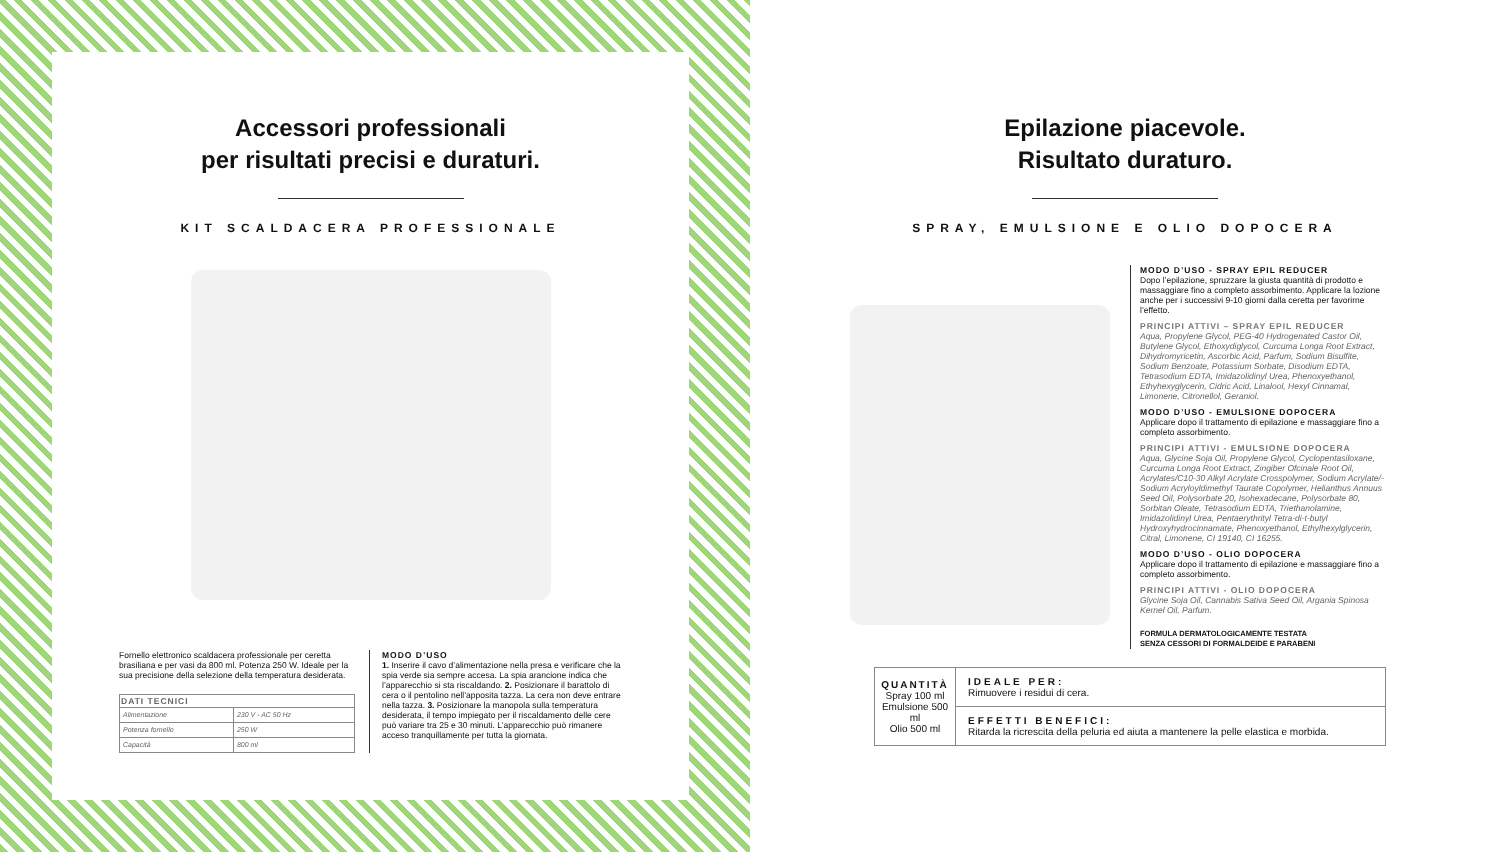Accessori professionali
per risultati precisi e duraturi.
KIT SCALDACERA PROFESSIONALE
Fornello elettronico scaldacera professionale per ceretta brasiliana e per vasi da 800 ml. Potenza 250 W. Ideale per la sua precisione della selezione della temperatura desiderata.
| DATI TECNICI | |
| --- | --- |
| Alimentazione | 230 V - AC 50 Hz |
| Potenza fornello | 250 W |
| Capacità | 800 ml |
MODO D’USO
1. Inserire il cavo d’alimentazione nella presa e verificare che la spia verde sia sempre accesa. La spia arancione indica che l’apparecchio si sta riscaldando. 2. Posizionare il barattolo di cera o il pentolino nell’apposita tazza. La cera non deve entrare nella tazza. 3. Posizionare la manopola sulla temperatura desiderata, il tempo impiegato per il riscaldamento delle cere può variare tra 25 e 30 minuti. L’apparecchio può rimanere acceso tranquillamente per tutta la giornata.
Epilazione piacevole.
Risultato duraturo.
SPRAY, EMULSIONE E OLIO DOPOCERA
MODO D’USO - SPRAY EPIL REDUCER
Dopo l’epilazione, spruzzare la giusta quantità di prodotto e massaggiare fino a completo assorbimento. Applicare la lozione anche per i successivi 9-10 giorni dalla ceretta per favorirne l’effetto.
PRINCIPI ATTIVI – SPRAY EPIL REDUCER
Aqua, Propylene Glycol, PEG-40 Hydrogenated Castor Oil, Butylene Glycol, Ethoxydiglycol, Curcuma Longa Root Extract, Dihydromyricetin, Ascorbic Acid, Parfum, Sodium Bisulfite, Sodium Benzoate, Potassium Sorbate, Disodium EDTA, Tetrasodium EDTA, Imidazolidinyl Urea, Phenoxyethanol, Ethyhexyglycerin, Cidric Acid, Linalool, Hexyl Cinnamal, Limonene, Citronellol, Geraniol.
MODO D’USO - EMULSIONE DOPOCERA
Applicare dopo il trattamento di epilazione e massaggiare fino a completo assorbimento.
PRINCIPI ATTIVI - EMULSIONE DOPOCERA
Aqua, Glycine Soja Oil, Propylene Glycol, Cyclopentasiloxane, Curcuma Longa Root Extract, Zingiber Ofcinale Root Oil, Acrylates/C10-30 Alkyl Acrylate Crosspolymer, Sodium Acrylate/-Sodium Acryloyldimethyl Taurate Copolymer, Helianthus Annuus Seed Oil, Polysorbate 20, Isohexadecane, Polysorbate 80, Sorbitan Oleate, Tetrasodium EDTA, Triethanolamine, Imidazolidinyl Urea, Pentaerythrityl Tetra-di-t-butyl Hydroxyhydrocinnamate, Phenoxyethanol, Ethylhexylglycerin, Citral, Limonene, CI 19140, CI 16255.
MODO D’USO - OLIO DOPOCERA
Applicare dopo il trattamento di epilazione e massaggiare fino a completo assorbimento.
PRINCIPI ATTIVI - OLIO DOPOCERA
Glycine Soja Oil, Cannabis Sativa Seed Oil, Argania Spinosa Kernel Oil, Parfum.
FORMULA DERMATOLOGICAMENTE TESTATA
SENZA CESSORI DI FORMALDEIDE E PARABENI
| QUANTITÀ Spray 100 ml Emulsione 500 ml Olio 500 ml | IDEALE PER: Rimuovere i residui di cera. |
| | EFFETTI BENEFICI: Ritarda la ricrescita della peluria ed aiuta a mantenere la pelle elastica e morbida. |